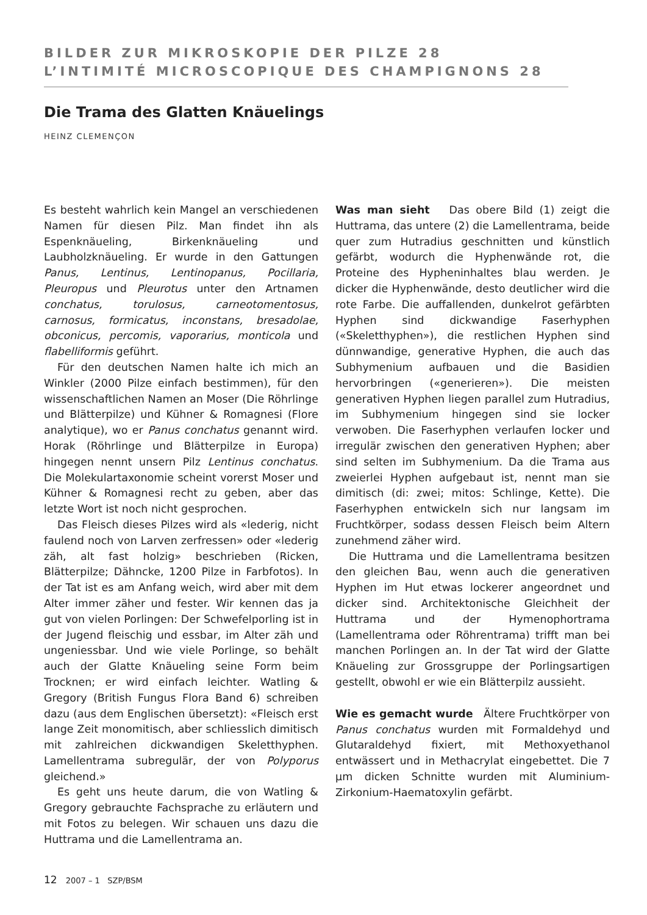BILDER ZUR MIKROSKOPIE DER PILZE 28
L’INTIMITÉ MICROSCOPIQUE DES CHAMPIGNONS 28
Die Trama des Glatten Knäuelings
HEINZ CLEMENÇON
Es besteht wahrlich kein Mangel an verschiedenen Namen für diesen Pilz. Man findet ihn als Espenknäueling, Birkenknäueling und Laubholzknäueling. Er wurde in den Gattungen Panus, Lentinus, Lentinopanus, Pocillaria, Pleuropus und Pleurotus unter den Artnamen conchatus, torulosus, carneotomentosus, carnosus, formicatus, inconstans, bresadolae, obconicus, percomis, vaporarius, monticola und flabelliformis geführt.
Für den deutschen Namen halte ich mich an Winkler (2000 Pilze einfach bestimmen), für den wissenschaftlichen Namen an Moser (Die Röhrlinge und Blätterpilze) und Kühner & Romagnesi (Flore analytique), wo er Panus conchatus genannt wird. Horak (Röhrlinge und Blätterpilze in Europa) hingegen nennt unsern Pilz Lentinus conchatus. Die Molekulartaxonomie scheint vorerst Moser und Kühner & Romagnesi recht zu geben, aber das letzte Wort ist noch nicht gesprochen.
Das Fleisch dieses Pilzes wird als «lederig, nicht faulend noch von Larven zerfressen» oder «lederig zäh, alt fast holzig» beschrieben (Ricken, Blätterpilze; Dähncke, 1200 Pilze in Farbfotos). In der Tat ist es am Anfang weich, wird aber mit dem Alter immer zäher und fester. Wir kennen das ja gut von vielen Porlingen: Der Schwefelporling ist in der Jugend fleischig und essbar, im Alter zäh und ungeniessbar. Und wie viele Porlinge, so behält auch der Glatte Knäueling seine Form beim Trocknen; er wird einfach leichter. Watling & Gregory (British Fungus Flora Band 6) schreiben dazu (aus dem Englischen übersetzt): «Fleisch erst lange Zeit monomitisch, aber schliesslich dimitisch mit zahlreichen dickwandigen Skeletthyphen. Lamellentrama subregulär, der von Polyporus gleichend.»
Es geht uns heute darum, die von Watling & Gregory gebrauchte Fachsprache zu erläutern und mit Fotos zu belegen. Wir schauen uns dazu die Huttrama und die Lamellentrama an.
Was man sieht Das obere Bild (1) zeigt die Huttrama, das untere (2) die Lamellentrama, beide quer zum Hutradius geschnitten und künstlich gefärbt, wodurch die Hyphenwände rot, die Proteine des Hypheninhaltes blau werden. Je dicker die Hyphenwände, desto deutlicher wird die rote Farbe. Die auffallenden, dunkelrot gefärbten Hyphen sind dickwandige Faserhyphen («Skeletthyphen»), die restlichen Hyphen sind dünnwandige, generative Hyphen, die auch das Subhymenium aufbauen und die Basidien hervorbringen («generieren»). Die meisten generativen Hyphen liegen parallel zum Hutradius, im Subhymenium hingegen sind sie locker verwoben. Die Faserhyphen verlaufen locker und irregulär zwischen den generativen Hyphen; aber sind selten im Subhymenium. Da die Trama aus zweierlei Hyphen aufgebaut ist, nennt man sie dimitisch (di: zwei; mitos: Schlinge, Kette). Die Faserhyphen entwickeln sich nur langsam im Fruchtkörper, sodass dessen Fleisch beim Altern zunehmend zäher wird.
Die Huttrama und die Lamellentrama besitzen den gleichen Bau, wenn auch die generativen Hyphen im Hut etwas lockerer angeordnet und dicker sind. Architektonische Gleichheit der Huttrama und der Hymenophortrama (Lamellentrama oder Röhrentrama) trifft man bei manchen Porlingen an. In der Tat wird der Glatte Knäueling zur Grossgruppe der Porlingsartigen gestellt, obwohl er wie ein Blätterpilz aussieht.
Wie es gemacht wurde Ältere Fruchtkörper von Panus conchatus wurden mit Formaldehyd und Glutaraldehyd fixiert, mit Methoxyethanol entwässert und in Methacrylat eingebettet. Die 7 µm dicken Schnitte wurden mit Aluminium-Zirkonium-Haematoxylin gefärbt.
12 2007 – 1 SZP/BSM